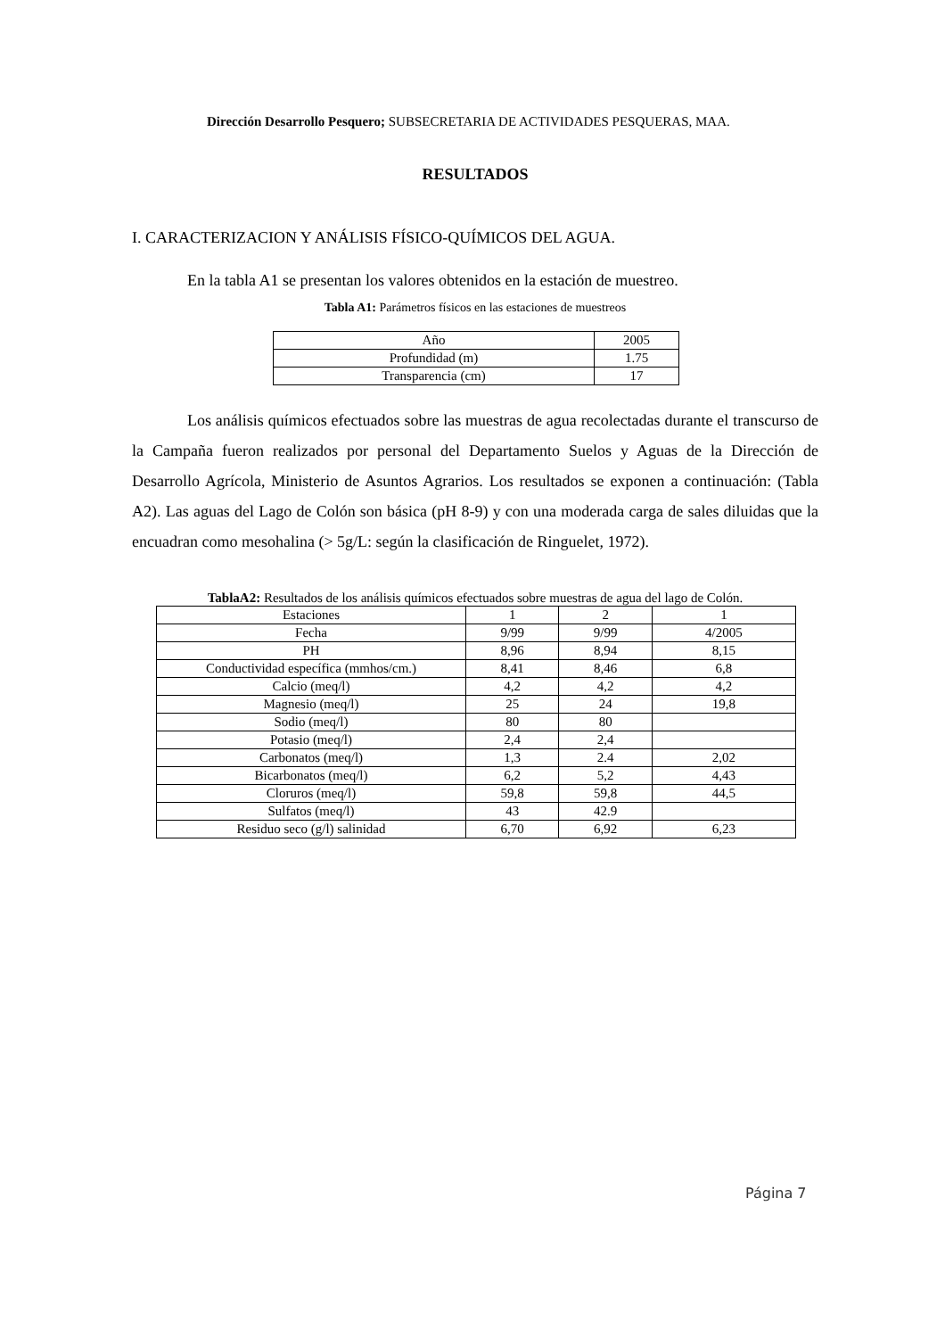Dirección Desarrollo Pesquero; SUBSECRETARIA DE ACTIVIDADES PESQUERAS, MAA.
RESULTADOS
I. CARACTERIZACION Y ANÁLISIS FÍSICO-QUÍMICOS DEL AGUA.
En la tabla A1 se presentan los valores obtenidos en la estación de muestreo.
Tabla A1: Parámetros físicos en las estaciones de muestreos
| Año | 2005 |
| Profundidad (m) | 1.75 |
| Transparencia (cm) | 17 |
Los análisis químicos efectuados sobre las muestras de agua recolectadas durante el transcurso de la Campaña fueron realizados por personal del Departamento Suelos y Aguas de la Dirección de Desarrollo Agrícola, Ministerio de Asuntos Agrarios. Los resultados se exponen a continuación: (Tabla A2). Las aguas del Lago de Colón son básica (pH 8-9) y con una moderada carga de sales diluidas que la encuadran como mesohalina (> 5g/L: según la clasificación de Ringuelet, 1972).
TablaA2: Resultados de los análisis químicos efectuados sobre muestras de agua del lago de Colón.
| Estaciones | 1 | 2 | 1 |
| Fecha | 9/99 | 9/99 | 4/2005 |
| PH | 8,96 | 8,94 | 8,15 |
| Conductividad específica (mmhos/cm.) | 8,41 | 8,46 | 6,8 |
| Calcio (meq/l) | 4,2 | 4,2 | 4,2 |
| Magnesio (meq/l) | 25 | 24 | 19,8 |
| Sodio (meq/l) | 80 | 80 | |
| Potasio (meq/l) | 2,4 | 2,4 | |
| Carbonatos (meq/l) | 1,3 | 2.4 | 2,02 |
| Bicarbonatos (meq/l) | 6,2 | 5,2 | 4,43 |
| Cloruros (meq/l) | 59,8 | 59,8 | 44,5 |
| Sulfatos (meq/l) | 43 | 42.9 | |
| Residuo seco (g/l) salinidad | 6,70 | 6,92 | 6,23 |
Página 7